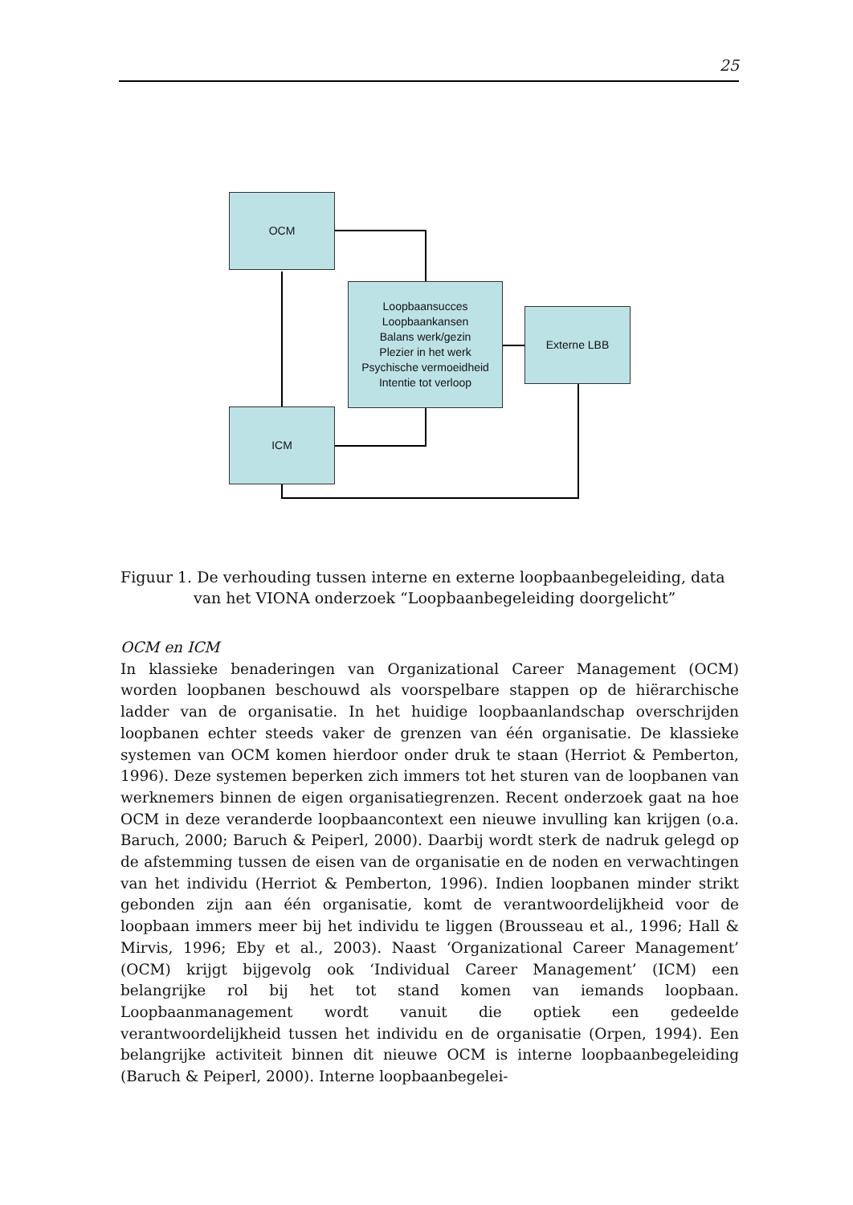25
OCM
Loopbaansucces
Loopbaankansen
Balans werk/gezin
Plezier in het werk
Psychische vermoeidheid
Intentie tot verloop
Externe LBB
ICM
Figuur 1. De verhouding tussen interne en externe loopbaanbegeleiding, data
van het VIONA onderzoek “Loopbaanbegeleiding doorgelicht”
OCM en ICM
In klassieke benaderingen van Organizational Career Management (OCM) worden loopbanen beschouwd als voorspelbare stappen op de hiërarchische ladder van de organisatie. In het huidige loopbaanlandschap overschrijden loopbanen echter steeds vaker de grenzen van één organisatie. De klassieke systemen van OCM komen hierdoor onder druk te staan (Herriot & Pemberton, 1996). Deze systemen beperken zich immers tot het sturen van de loopbanen van werknemers binnen de eigen organisatiegrenzen. Recent onderzoek gaat na hoe OCM in deze veranderde loopbaancontext een nieuwe invulling kan krijgen (o.a. Baruch, 2000; Baruch & Peiperl, 2000). Daarbij wordt sterk de nadruk gelegd op de afstemming tussen de eisen van de organisatie en de noden en verwachtingen van het individu (Herriot & Pemberton, 1996). Indien loopbanen minder strikt gebonden zijn aan één organisatie, komt de verantwoordelijkheid voor de loopbaan immers meer bij het individu te liggen (Brousseau et al., 1996; Hall & Mirvis, 1996; Eby et al., 2003). Naast ‘Organizational Career Management’ (OCM) krijgt bijgevolg ook ‘Individual Career Management’ (ICM) een belangrijke rol bij het tot stand komen van iemands loopbaan. Loopbaanmanagement wordt vanuit die optiek een gedeelde verantwoordelijkheid tussen het individu en de organisatie (Orpen, 1994). Een belangrijke activiteit binnen dit nieuwe OCM is interne loopbaanbegeleiding (Baruch & Peiperl, 2000). Interne loopbaanbegelei-